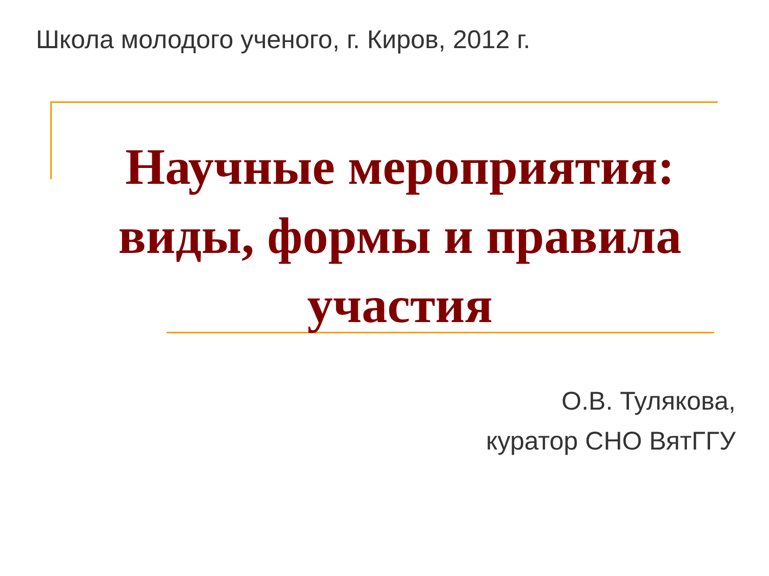Школа молодого ученого, г. Киров, 2012 г.
Научные мероприятия: виды, формы и правила участия
О.В. Тулякова,
куратор СНО ВятГГУ